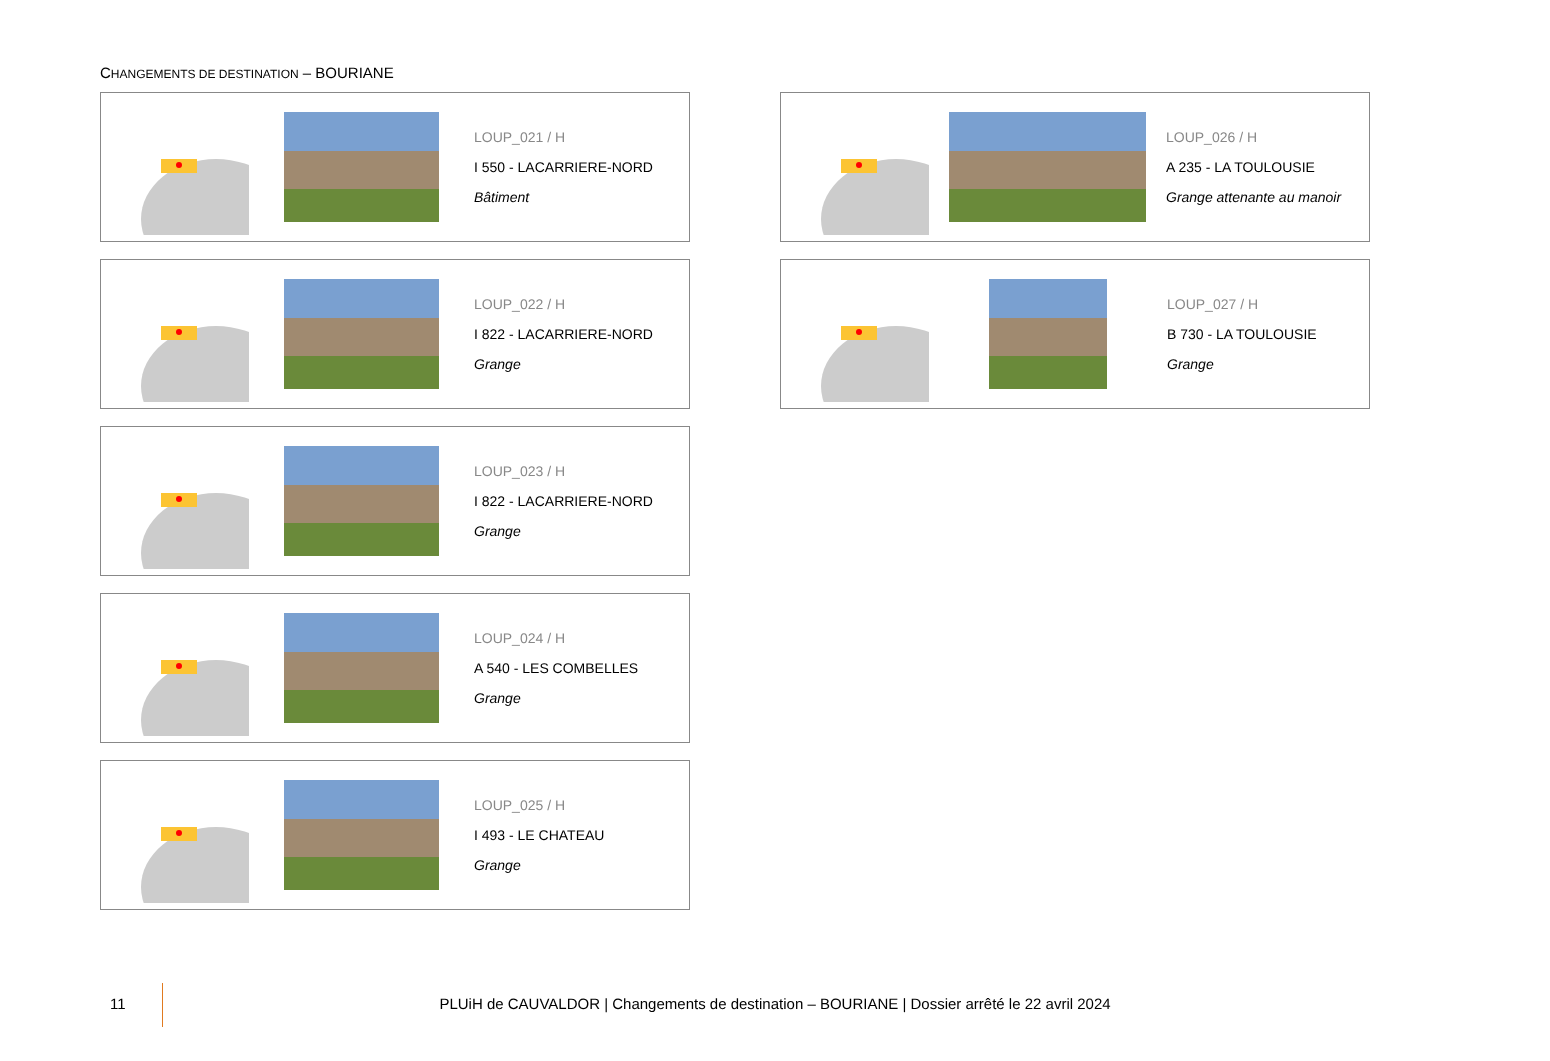CHANGEMENTS DE DESTINATION – BOURIANE
LOUP_021 / H
I 550 - LACARRIERE-NORD
Bâtiment
LOUP_022 / H
I 822 - LACARRIERE-NORD
Grange
LOUP_023 / H
I 822 - LACARRIERE-NORD
Grange
LOUP_024 / H
A 540 - LES COMBELLES
Grange
LOUP_025 / H
I 493 - LE CHATEAU
Grange
LOUP_026 / H
A 235 - LA TOULOUSIE
Grange attenante au manoir
LOUP_027 / H
B 730 - LA TOULOUSIE
Grange
11
PLUiH de CAUVALDOR | Changements de destination – BOURIANE | Dossier arrêté le 22 avril 2024